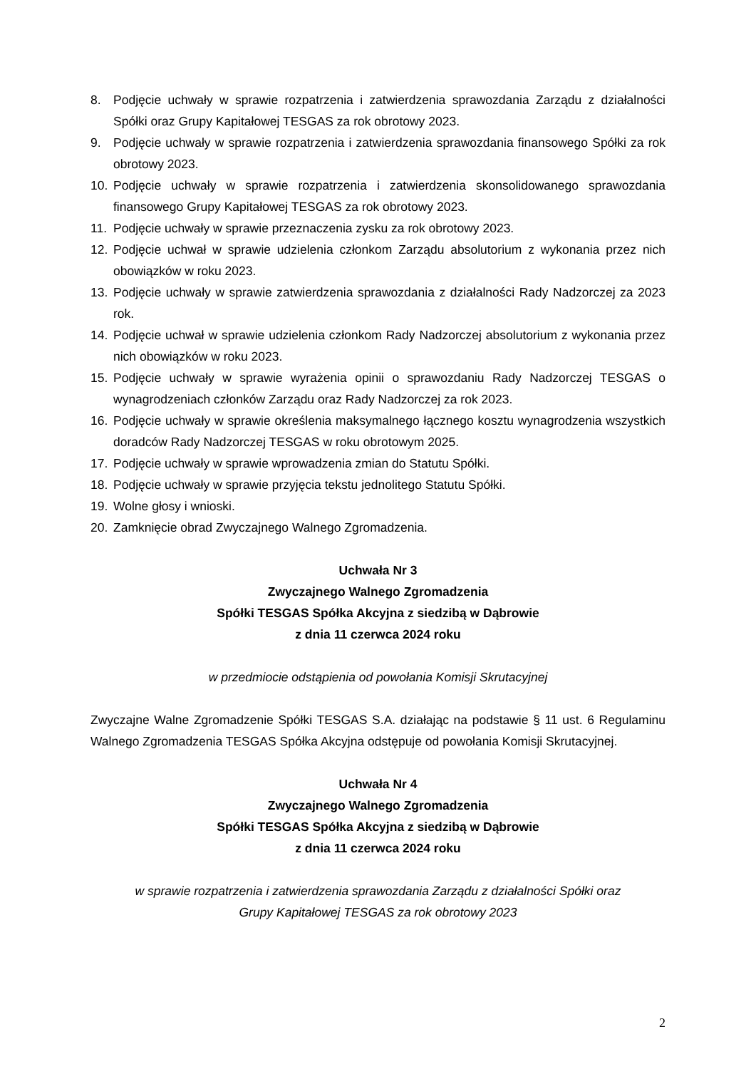8. Podjęcie uchwały w sprawie rozpatrzenia i zatwierdzenia sprawozdania Zarządu z działalności Spółki oraz Grupy Kapitałowej TESGAS za rok obrotowy 2023.
9. Podjęcie uchwały w sprawie rozpatrzenia i zatwierdzenia sprawozdania finansowego Spółki za rok obrotowy 2023.
10. Podjęcie uchwały w sprawie rozpatrzenia i zatwierdzenia skonsolidowanego sprawozdania finansowego Grupy Kapitałowej TESGAS za rok obrotowy 2023.
11. Podjęcie uchwały w sprawie przeznaczenia zysku za rok obrotowy 2023.
12. Podjęcie uchwał w sprawie udzielenia członkom Zarządu absolutorium z wykonania przez nich obowiązków w roku 2023.
13. Podjęcie uchwały w sprawie zatwierdzenia sprawozdania z działalności Rady Nadzorczej za 2023 rok.
14. Podjęcie uchwał w sprawie udzielenia członkom Rady Nadzorczej absolutorium z wykonania przez nich obowiązków w roku 2023.
15. Podjęcie uchwały w sprawie wyrażenia opinii o sprawozdaniu Rady Nadzorczej TESGAS o wynagrodzeniach członków Zarządu oraz Rady Nadzorczej za rok 2023.
16. Podjęcie uchwały w sprawie określenia maksymalnego łącznego kosztu wynagrodzenia wszystkich doradców Rady Nadzorczej TESGAS w roku obrotowym 2025.
17. Podjęcie uchwały w sprawie wprowadzenia zmian do Statutu Spółki.
18. Podjęcie uchwały w sprawie przyjęcia tekstu jednolitego Statutu Spółki.
19. Wolne głosy i wnioski.
20. Zamknięcie obrad Zwyczajnego Walnego Zgromadzenia.
Uchwała Nr 3
Zwyczajnego Walnego Zgromadzenia
Spółki TESGAS Spółka Akcyjna z siedzibą w Dąbrowie
z dnia 11 czerwca 2024 roku
w przedmiocie odstąpienia od powołania Komisji Skrutacyjnej
Zwyczajne Walne Zgromadzenie Spółki TESGAS S.A. działając na podstawie § 11 ust. 6 Regulaminu Walnego Zgromadzenia TESGAS Spółka Akcyjna odstępuje od powołania Komisji Skrutacyjnej.
Uchwała Nr 4
Zwyczajnego Walnego Zgromadzenia
Spółki TESGAS Spółka Akcyjna z siedzibą w Dąbrowie
z dnia 11 czerwca 2024 roku
w sprawie rozpatrzenia i zatwierdzenia sprawozdania Zarządu z działalności Spółki oraz
Grupy Kapitałowej TESGAS za rok obrotowy 2023
2